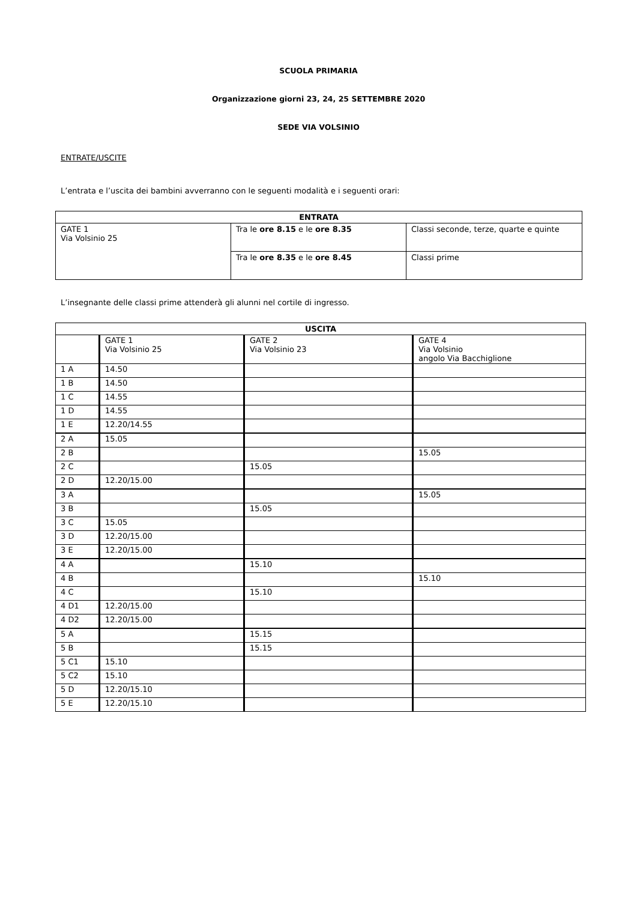SCUOLA PRIMARIA
Organizzazione giorni 23, 24, 25 SETTEMBRE 2020
SEDE VIA VOLSINIO
ENTRATE/USCITE
L’entrata e l’uscita dei bambini avverranno con le seguenti modalità e i seguenti orari:
| ENTRATA | | |
| --- | --- | --- |
| GATE 1 Via Volsinio 25 | Tra le ore 8.15 e le ore 8.35 | Classi seconde, terze, quarte e quinte |
| | Tra le ore 8.35 e le ore 8.45 | Classi prime |
L’insegnante delle classi prime attenderà gli alunni nel cortile di ingresso.
| USCITA | | | |
| --- | --- | --- | --- |
| | GATE 1 Via Volsinio 25 | GATE 2 Via Volsinio 23 | GATE 4 Via Volsinio angolo Via Bacchiglione |
| 1 A | 14.50 | | |
| 1 B | 14.50 | | |
| 1 C | 14.55 | | |
| 1 D | 14.55 | | |
| 1 E | 12.20/14.55 | | |
| 2 A | 15.05 | | |
| 2 B | | | 15.05 |
| 2 C | | 15.05 | |
| 2 D | 12.20/15.00 | | |
| 3 A | | | 15.05 |
| 3 B | | 15.05 | |
| 3 C | 15.05 | | |
| 3 D | 12.20/15.00 | | |
| 3 E | 12.20/15.00 | | |
| 4 A | | 15.10 | |
| 4 B | | | 15.10 |
| 4 C | | 15.10 | |
| 4 D1 | 12.20/15.00 | | |
| 4 D2 | 12.20/15.00 | | |
| 5 A | | 15.15 | |
| 5 B | | 15.15 | |
| 5 C1 | 15.10 | | |
| 5 C2 | 15.10 | | |
| 5 D | 12.20/15.10 | | |
| 5 E | 12.20/15.10 | | |